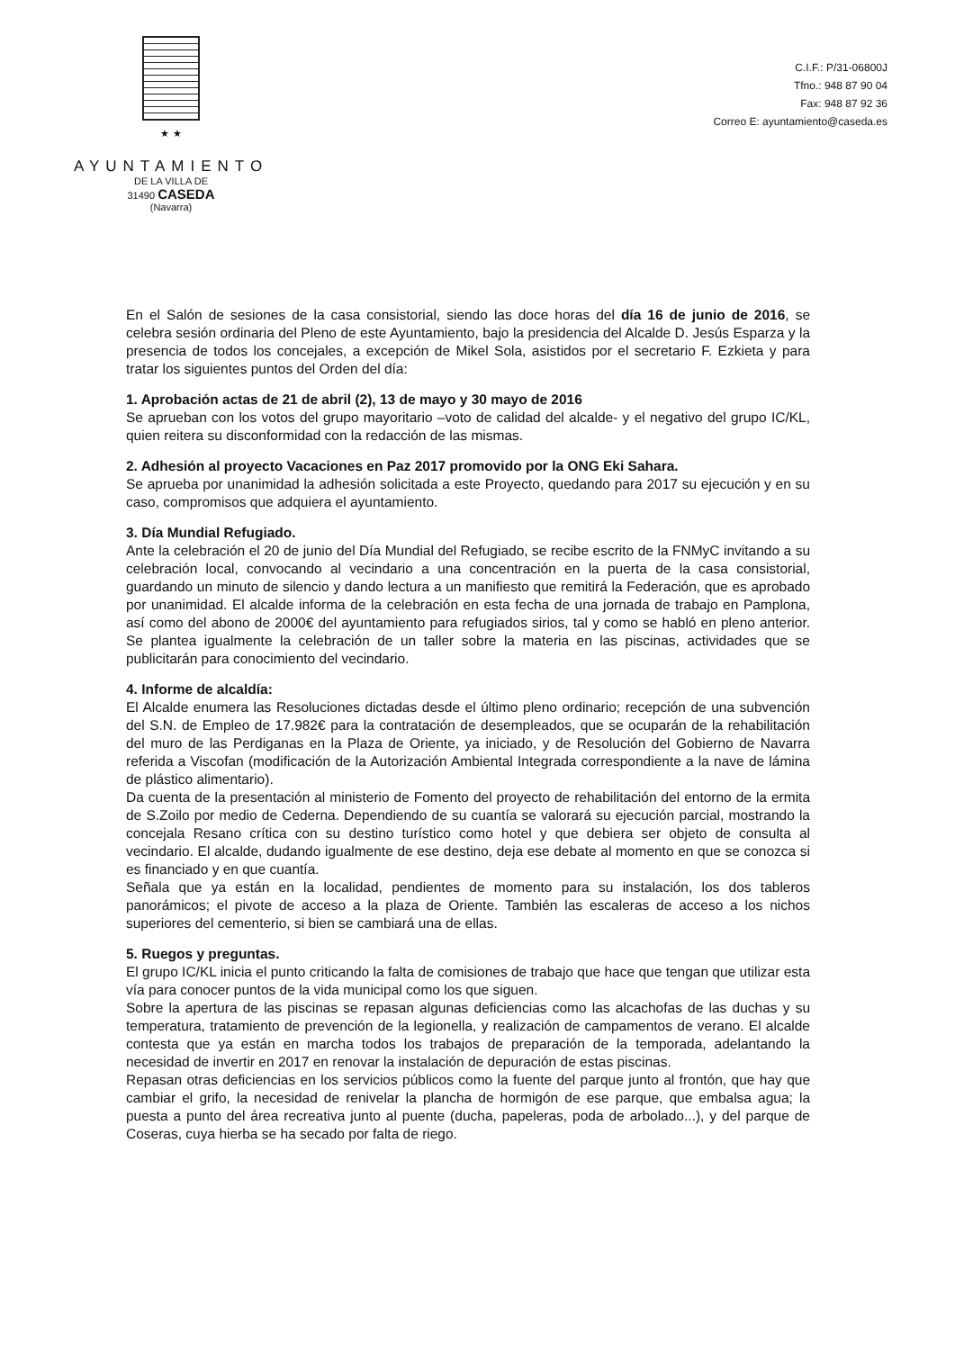★ ★
AYUNTAMIENTO
DE LA VILLA DE
31490 CASEDA
(Navarra)
C.I.F.: P/31-06800J
Tfno.: 948 87 90 04
Fax: 948 87 92 36
Correo E: ayuntamiento@caseda.es
En el Salón de sesiones de la casa consistorial, siendo las doce horas del día 16 de junio de 2016, se celebra sesión ordinaria del Pleno de este Ayuntamiento, bajo la presidencia del Alcalde D. Jesús Esparza y la presencia de todos los concejales, a excepción de Mikel Sola, asistidos por el secretario F. Ezkieta y para tratar los siguientes puntos del Orden del día:
1. Aprobación actas de 21 de abril (2), 13 de mayo y 30 mayo de 2016
Se aprueban con los votos del grupo mayoritario –voto de calidad del alcalde- y el negativo del grupo IC/KL, quien reitera su disconformidad con la redacción de las mismas.
2. Adhesión al proyecto Vacaciones en Paz 2017 promovido por la ONG Eki Sahara.
Se aprueba por unanimidad la adhesión solicitada a este Proyecto, quedando para 2017 su ejecución y en su caso, compromisos que adquiera el ayuntamiento.
3. Día Mundial Refugiado.
Ante la celebración el 20 de junio del Día Mundial del Refugiado, se recibe escrito de la FNMyC invitando a su celebración local, convocando al vecindario a una concentración en la puerta de la casa consistorial, guardando un minuto de silencio y dando lectura a un manifiesto que remitirá la Federación, que es aprobado por unanimidad. El alcalde informa de la celebración en esta fecha de una jornada de trabajo en Pamplona, así como del abono de 2000€ del ayuntamiento para refugiados sirios, tal y como se habló en pleno anterior. Se plantea igualmente la celebración de un taller sobre la materia en las piscinas, actividades que se publicitarán para conocimiento del vecindario.
4. Informe de alcaldía:
El Alcalde enumera las Resoluciones dictadas desde el último pleno ordinario; recepción de una subvención del S.N. de Empleo de 17.982€ para la contratación de desempleados, que se ocuparán de la rehabilitación del muro de las Perdiganas en la Plaza de Oriente, ya iniciado, y de Resolución del Gobierno de Navarra referida a Viscofan (modificación de la Autorización Ambiental Integrada correspondiente a la nave de lámina de plástico alimentario).
Da cuenta de la presentación al ministerio de Fomento del proyecto de rehabilitación del entorno de la ermita de S.Zoilo por medio de Cederna. Dependiendo de su cuantía se valorará su ejecución parcial, mostrando la concejala Resano crítica con su destino turístico como hotel y que debiera ser objeto de consulta al vecindario. El alcalde, dudando igualmente de ese destino, deja ese debate al momento en que se conozca si es financiado y en que cuantía.
Señala que ya están en la localidad, pendientes de momento para su instalación, los dos tableros panorámicos; el pivote de acceso a la plaza de Oriente. También las escaleras de acceso a los nichos superiores del cementerio, si bien se cambiará una de ellas.
5. Ruegos y preguntas.
El grupo IC/KL inicia el punto criticando la falta de comisiones de trabajo que hace que tengan que utilizar esta vía para conocer puntos de la vida municipal como los que siguen.
Sobre la apertura de las piscinas se repasan algunas deficiencias como las alcachofas de las duchas y su temperatura, tratamiento de prevención de la legionella, y realización de campamentos de verano. El alcalde contesta que ya están en marcha todos los trabajos de preparación de la temporada, adelantando la necesidad de invertir en 2017 en renovar la instalación de depuración de estas piscinas.
Repasan otras deficiencias en los servicios públicos como la fuente del parque junto al frontón, que hay que cambiar el grifo, la necesidad de renivelar la plancha de hormigón de ese parque, que embalsa agua; la puesta a punto del área recreativa junto al puente (ducha, papeleras, poda de arbolado...), y del parque de Coseras, cuya hierba se ha secado por falta de riego.